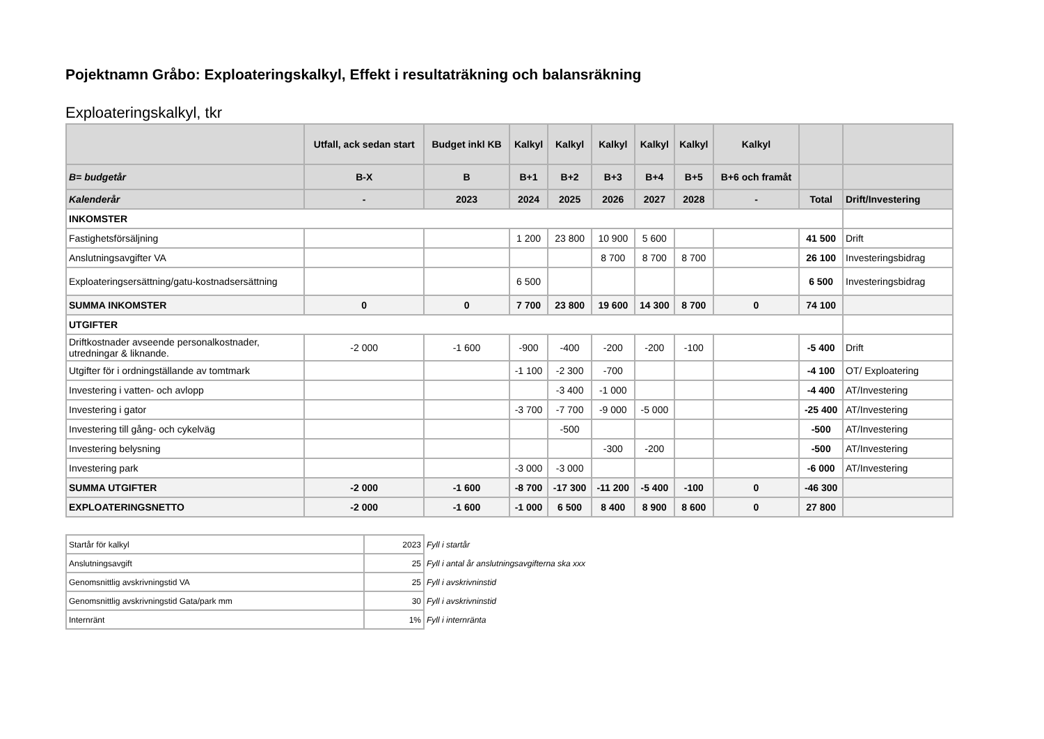Pojektnamn Gråbo: Exploateringskalkyl, Effekt i resultaträkning och balansräkning
Exploateringskalkyl, tkr
| | Utfall, ack sedan start | Budget inkl KB | Kalkyl | Kalkyl | Kalkyl | Kalkyl | Kalkyl | Kalkyl | | |
| --- | --- | --- | --- | --- | --- | --- | --- | --- | --- | --- |
| B= budgetår | B-X | B | B+1 | B+2 | B+3 | B+4 | B+5 | B+6 och framåt | | |
| Kalenderår | - | 2023 | 2024 | 2025 | 2026 | 2027 | 2028 | - | Total | Drift/Investering |
| INKOMSTER | | | | | | | | | | |
| Fastighetsförsäljning | | | 1 200 | 23 800 | 10 900 | 5 600 | | | 41 500 | Drift |
| Anslutningsavgifter VA | | | | | 8 700 | 8 700 | 8 700 | | 26 100 | Investeringsbidrag |
| Exploateringsersättning/gatu-kostnadsersättning | | | 6 500 | | | | | | 6 500 | Investeringsbidrag |
| SUMMA INKOMSTER | 0 | 0 | 7 700 | 23 800 | 19 600 | 14 300 | 8 700 | 0 | 74 100 | |
| UTGIFTER | | | | | | | | | | |
| Driftkostnader avseende personalkostnader, utredningar & liknande. | -2 000 | -1 600 | -900 | -400 | -200 | -200 | -100 | | -5 400 | Drift |
| Utgifter för i ordningställande av tomtmark | | | -1 100 | -2 300 | -700 | | | | -4 100 | OT/ Exploatering |
| Investering i vatten- och avlopp | | | | -3 400 | -1 000 | | | | -4 400 | AT/Investering |
| Investering i gator | | | -3 700 | -7 700 | -9 000 | -5 000 | | | -25 400 | AT/Investering |
| Investering till gång- och cykelväg | | | | -500 | | | | | -500 | AT/Investering |
| Investering belysning | | | | | -300 | -200 | | | -500 | AT/Investering |
| Investering park | | | -3 000 | -3 000 | | | | | -6 000 | AT/Investering |
| SUMMA UTGIFTER | -2 000 | -1 600 | -8 700 | -17 300 | -11 200 | -5 400 | -100 | 0 | -46 300 | |
| EXPLOATERINGSNETTO | -2 000 | -1 600 | -1 000 | 6 500 | 8 400 | 8 900 | 8 600 | 0 | 27 800 | |
| Startår för kalkyl | 2023 | Fyll i startår |
| Anslutningsavgift | 25 | Fyll i antal år anslutningsavgifterna ska xxx |
| Genomsnittlig avskrivningstid VA | 25 | Fyll i avskrivninstid |
| Genomsnittlig avskrivningstid Gata/park mm | 30 | Fyll i avskrivninstid |
| Internränt | 1% | Fyll i internränta |